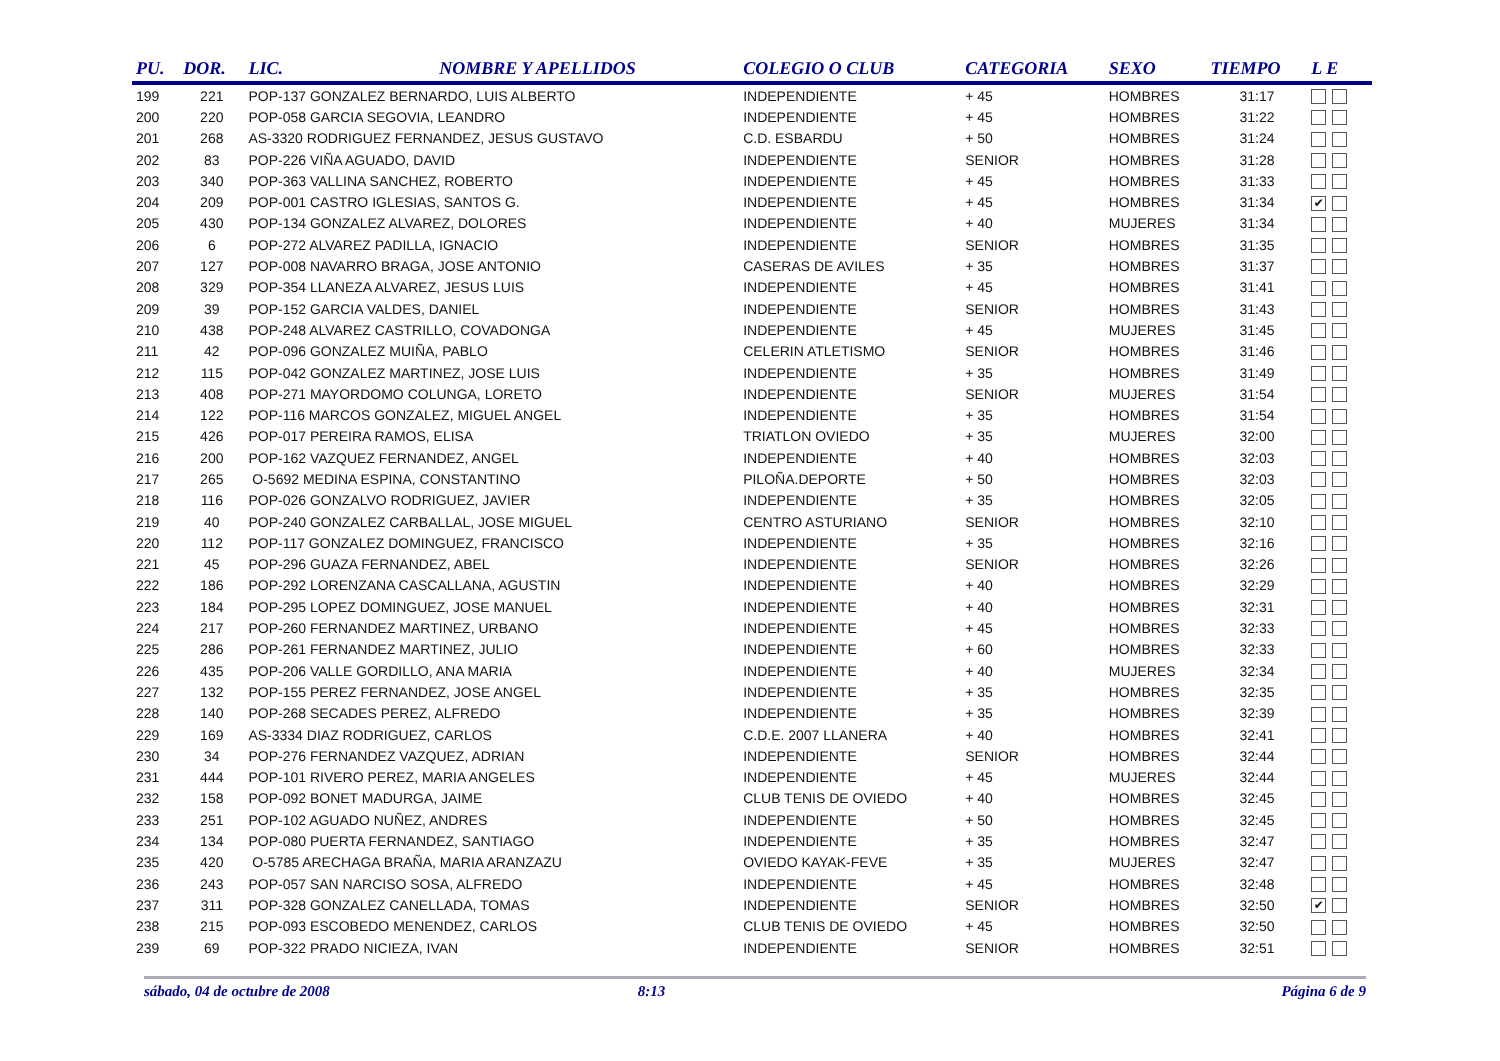| PU. | DOR. | LIC. | NOMBRE Y APELLIDOS | COLEGIO O CLUB | CATEGORIA | SEXO | TIEMPO | L E |
| --- | --- | --- | --- | --- | --- | --- | --- | --- |
| 199 | 221 | POP-137 GONZALEZ BERNARDO, LUIS ALBERTO | | INDEPENDIENTE | + 45 | HOMBRES | 31:17 | |
| 200 | 220 | POP-058 GARCIA SEGOVIA, LEANDRO | | INDEPENDIENTE | + 45 | HOMBRES | 31:22 | |
| 201 | 268 | AS-3320 RODRIGUEZ FERNANDEZ, JESUS GUSTAVO | | C.D. ESBARDU | + 50 | HOMBRES | 31:24 | |
| 202 | 83 | POP-226 VIÑA AGUADO, DAVID | | INDEPENDIENTE | SENIOR | HOMBRES | 31:28 | |
| 203 | 340 | POP-363 VALLINA SANCHEZ, ROBERTO | | INDEPENDIENTE | + 45 | HOMBRES | 31:33 | |
| 204 | 209 | POP-001 CASTRO IGLESIAS, SANTOS G. | | INDEPENDIENTE | + 45 | HOMBRES | 31:34 | ✔ |
| 205 | 430 | POP-134 GONZALEZ ALVAREZ, DOLORES | | INDEPENDIENTE | + 40 | MUJERES | 31:34 | |
| 206 | 6 | POP-272 ALVAREZ PADILLA, IGNACIO | | INDEPENDIENTE | SENIOR | HOMBRES | 31:35 | |
| 207 | 127 | POP-008 NAVARRO BRAGA, JOSE ANTONIO | | CASERAS DE AVILES | + 35 | HOMBRES | 31:37 | |
| 208 | 329 | POP-354 LLANEZA ALVAREZ, JESUS LUIS | | INDEPENDIENTE | + 45 | HOMBRES | 31:41 | |
| 209 | 39 | POP-152 GARCIA VALDES, DANIEL | | INDEPENDIENTE | SENIOR | HOMBRES | 31:43 | |
| 210 | 438 | POP-248 ALVAREZ CASTRILLO, COVADONGA | | INDEPENDIENTE | + 45 | MUJERES | 31:45 | |
| 211 | 42 | POP-096 GONZALEZ MUIÑA, PABLO | | CELERIN ATLETISMO | SENIOR | HOMBRES | 31:46 | |
| 212 | 115 | POP-042 GONZALEZ MARTINEZ, JOSE LUIS | | INDEPENDIENTE | + 35 | HOMBRES | 31:49 | |
| 213 | 408 | POP-271 MAYORDOMO COLUNGA, LORETO | | INDEPENDIENTE | SENIOR | MUJERES | 31:54 | |
| 214 | 122 | POP-116 MARCOS GONZALEZ, MIGUEL ANGEL | | INDEPENDIENTE | + 35 | HOMBRES | 31:54 | |
| 215 | 426 | POP-017 PEREIRA RAMOS, ELISA | | TRIATLON OVIEDO | + 35 | MUJERES | 32:00 | |
| 216 | 200 | POP-162 VAZQUEZ FERNANDEZ, ANGEL | | INDEPENDIENTE | + 40 | HOMBRES | 32:03 | |
| 217 | 265 | O-5692 MEDINA ESPINA, CONSTANTINO | | PILOÑA.DEPORTE | + 50 | HOMBRES | 32:03 | |
| 218 | 116 | POP-026 GONZALVO RODRIGUEZ, JAVIER | | INDEPENDIENTE | + 35 | HOMBRES | 32:05 | |
| 219 | 40 | POP-240 GONZALEZ CARBALLAL, JOSE MIGUEL | | CENTRO ASTURIANO | SENIOR | HOMBRES | 32:10 | |
| 220 | 112 | POP-117 GONZALEZ DOMINGUEZ, FRANCISCO | | INDEPENDIENTE | + 35 | HOMBRES | 32:16 | |
| 221 | 45 | POP-296 GUAZA FERNANDEZ, ABEL | | INDEPENDIENTE | SENIOR | HOMBRES | 32:26 | |
| 222 | 186 | POP-292 LORENZANA CASCALLANA, AGUSTIN | | INDEPENDIENTE | + 40 | HOMBRES | 32:29 | |
| 223 | 184 | POP-295 LOPEZ DOMINGUEZ, JOSE MANUEL | | INDEPENDIENTE | + 40 | HOMBRES | 32:31 | |
| 224 | 217 | POP-260 FERNANDEZ MARTINEZ, URBANO | | INDEPENDIENTE | + 45 | HOMBRES | 32:33 | |
| 225 | 286 | POP-261 FERNANDEZ MARTINEZ, JULIO | | INDEPENDIENTE | + 60 | HOMBRES | 32:33 | |
| 226 | 435 | POP-206 VALLE GORDILLO, ANA MARIA | | INDEPENDIENTE | + 40 | MUJERES | 32:34 | |
| 227 | 132 | POP-155 PEREZ FERNANDEZ, JOSE ANGEL | | INDEPENDIENTE | + 35 | HOMBRES | 32:35 | |
| 228 | 140 | POP-268 SECADES PEREZ, ALFREDO | | INDEPENDIENTE | + 35 | HOMBRES | 32:39 | |
| 229 | 169 | AS-3334 DIAZ RODRIGUEZ, CARLOS | | C.D.E. 2007 LLANERA | + 40 | HOMBRES | 32:41 | |
| 230 | 34 | POP-276 FERNANDEZ VAZQUEZ, ADRIAN | | INDEPENDIENTE | SENIOR | HOMBRES | 32:44 | |
| 231 | 444 | POP-101 RIVERO PEREZ, MARIA ANGELES | | INDEPENDIENTE | + 45 | MUJERES | 32:44 | |
| 232 | 158 | POP-092 BONET MADURGA, JAIME | | CLUB TENIS DE OVIEDO | + 40 | HOMBRES | 32:45 | |
| 233 | 251 | POP-102 AGUADO NUÑEZ, ANDRES | | INDEPENDIENTE | + 50 | HOMBRES | 32:45 | |
| 234 | 134 | POP-080 PUERTA FERNANDEZ, SANTIAGO | | INDEPENDIENTE | + 35 | HOMBRES | 32:47 | |
| 235 | 420 | O-5785 ARECHAGA BRAÑA, MARIA ARANZAZU | | OVIEDO KAYAK-FEVE | + 35 | MUJERES | 32:47 | |
| 236 | 243 | POP-057 SAN NARCISO SOSA, ALFREDO | | INDEPENDIENTE | + 45 | HOMBRES | 32:48 | |
| 237 | 311 | POP-328 GONZALEZ CANELLADA, TOMAS | | INDEPENDIENTE | SENIOR | HOMBRES | 32:50 | ✔ |
| 238 | 215 | POP-093 ESCOBEDO MENENDEZ, CARLOS | | CLUB TENIS DE OVIEDO | + 45 | HOMBRES | 32:50 | |
| 239 | 69 | POP-322 PRADO NICIEZA, IVAN | | INDEPENDIENTE | SENIOR | HOMBRES | 32:51 | |
sábado, 04 de octubre de 2008 8:13 Página 6 de 9